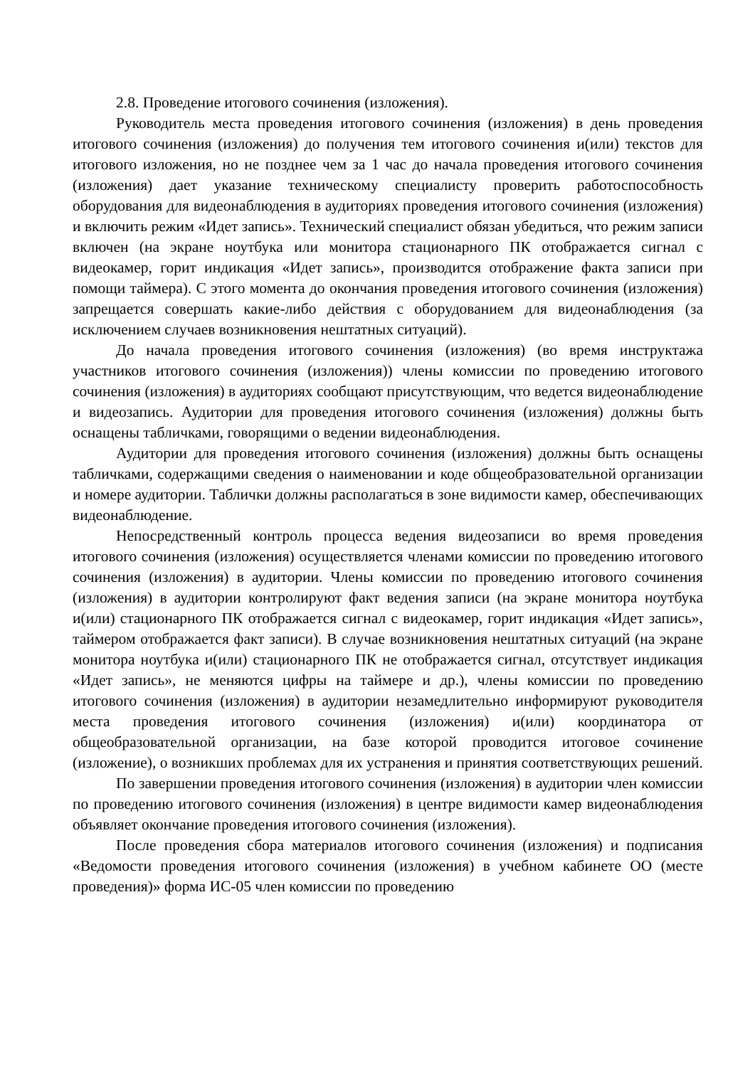2.8. Проведение итогового сочинения (изложения).
Руководитель места проведения итогового сочинения (изложения) в день проведения итогового сочинения (изложения) до получения тем итогового сочинения и(или) текстов для итогового изложения, но не позднее чем за 1 час до начала проведения итогового сочинения (изложения) дает указание техническому специалисту проверить работоспособность оборудования для видеонаблюдения в аудиториях проведения итогового сочинения (изложения) и включить режим «Идет запись». Технический специалист обязан убедиться, что режим записи включен (на экране ноутбука или монитора стационарного ПК отображается сигнал с видеокамер, горит индикация «Идет запись», производится отображение факта записи при помощи таймера). С этого момента до окончания проведения итогового сочинения (изложения) запрещается совершать какие-либо действия с оборудованием для видеонаблюдения (за исключением случаев возникновения нештатных ситуаций).
До начала проведения итогового сочинения (изложения) (во время инструктажа участников итогового сочинения (изложения)) члены комиссии по проведению итогового сочинения (изложения) в аудиториях сообщают присутствующим, что ведется видеонаблюдение и видеозапись. Аудитории для проведения итогового сочинения (изложения) должны быть оснащены табличками, говорящими о ведении видеонаблюдения.
Аудитории для проведения итогового сочинения (изложения) должны быть оснащены табличками, содержащими сведения о наименовании и коде общеобразовательной организации и номере аудитории. Таблички должны располагаться в зоне видимости камер, обеспечивающих видеонаблюдение.
Непосредственный контроль процесса ведения видеозаписи во время проведения итогового сочинения (изложения) осуществляется членами комиссии по проведению итогового сочинения (изложения) в аудитории. Члены комиссии по проведению итогового сочинения (изложения) в аудитории контролируют факт ведения записи (на экране монитора ноутбука и(или) стационарного ПК отображается сигнал с видеокамер, горит индикация «Идет запись», таймером отображается факт записи). В случае возникновения нештатных ситуаций (на экране монитора ноутбука и(или) стационарного ПК не отображается сигнал, отсутствует индикация «Идет запись», не меняются цифры на таймере и др.), члены комиссии по проведению итогового сочинения (изложения) в аудитории незамедлительно информируют руководителя места проведения итогового сочинения (изложения) и(или) координатора от общеобразовательной организации, на базе которой проводится итоговое сочинение (изложение), о возникших проблемах для их устранения и принятия соответствующих решений.
По завершении проведения итогового сочинения (изложения) в аудитории член комиссии по проведению итогового сочинения (изложения) в центре видимости камер видеонаблюдения объявляет окончание проведения итогового сочинения (изложения).
После проведения сбора материалов итогового сочинения (изложения) и подписания «Ведомости проведения итогового сочинения (изложения) в учебном кабинете ОО (месте проведения)» форма ИС-05 член комиссии по проведению